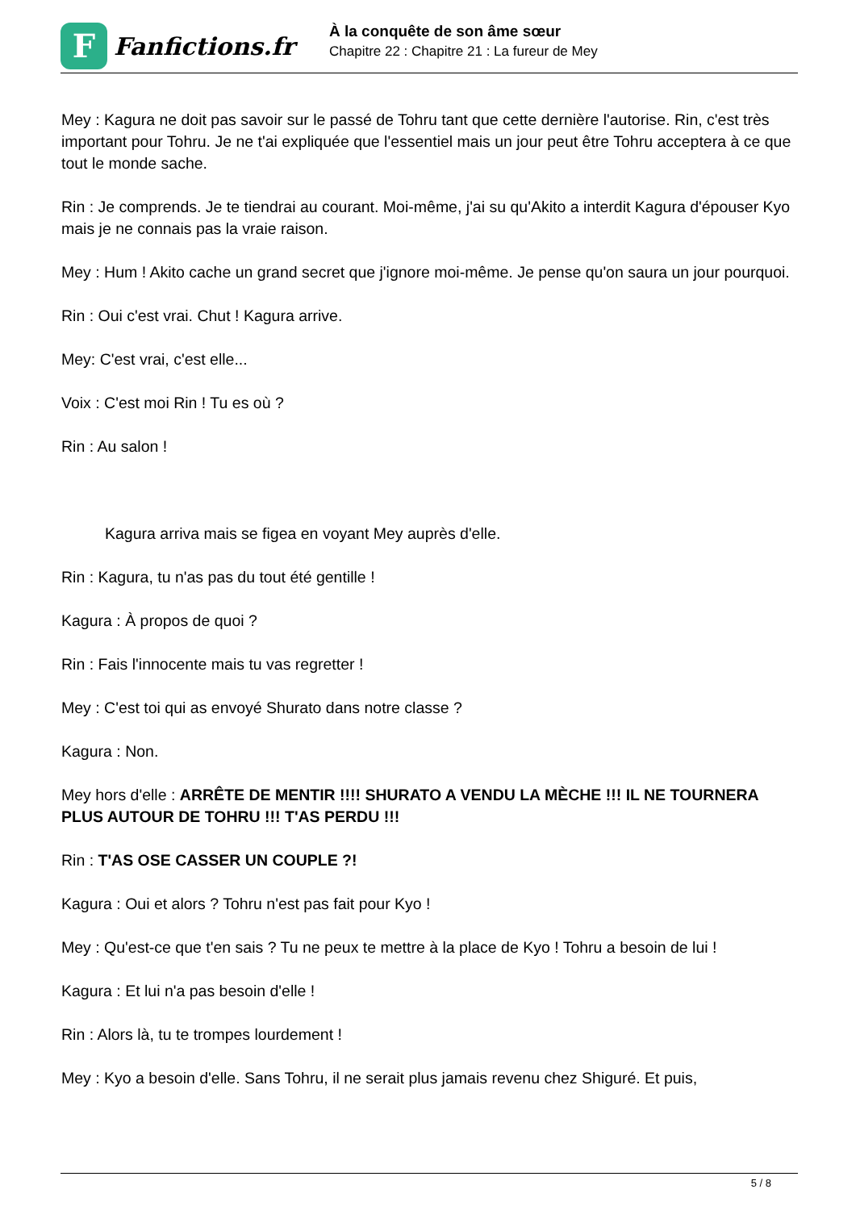F
Fanfictions.fr
À la conquête de son âme sœur
Chapitre 22 : Chapitre 21 : La fureur de Mey
Mey : Kagura ne doit pas savoir sur le passé de Tohru tant que cette dernière l'autorise. Rin, c'est très important pour Tohru. Je ne t'ai expliquée que l'essentiel mais un jour peut être Tohru acceptera à ce que tout le monde sache.
Rin : Je comprends. Je te tiendrai au courant. Moi-même, j'ai su qu'Akito a interdit Kagura d'épouser Kyo mais je ne connais pas la vraie raison.
Mey : Hum ! Akito cache un grand secret que j'ignore moi-même. Je pense qu'on saura un jour pourquoi.
Rin : Oui c'est vrai. Chut ! Kagura arrive.
Mey: C'est vrai, c'est elle...
Voix : C'est moi Rin ! Tu es où ?
Rin : Au salon !
Kagura arriva mais se figea en voyant Mey auprès d'elle.
Rin : Kagura, tu n'as pas du tout été gentille !
Kagura : À propos de quoi ?
Rin : Fais l'innocente mais tu vas regretter !
Mey : C'est toi qui as envoyé Shurato dans notre classe ?
Kagura : Non.
Mey hors d'elle : ARRÊTE DE MENTIR !!!! SHURATO A VENDU LA MÈCHE !!! IL NE TOURNERA PLUS AUTOUR DE TOHRU !!! T'AS PERDU !!!
Rin : T'AS OSE CASSER UN COUPLE ?!
Kagura : Oui et alors ? Tohru n'est pas fait pour Kyo !
Mey : Qu'est-ce que t'en sais ? Tu ne peux te mettre à la place de Kyo ! Tohru a besoin de lui !
Kagura : Et lui n'a pas besoin d'elle !
Rin : Alors là, tu te trompes lourdement !
Mey : Kyo a besoin d'elle. Sans Tohru, il ne serait plus jamais revenu chez Shiguré. Et puis,
5 / 8